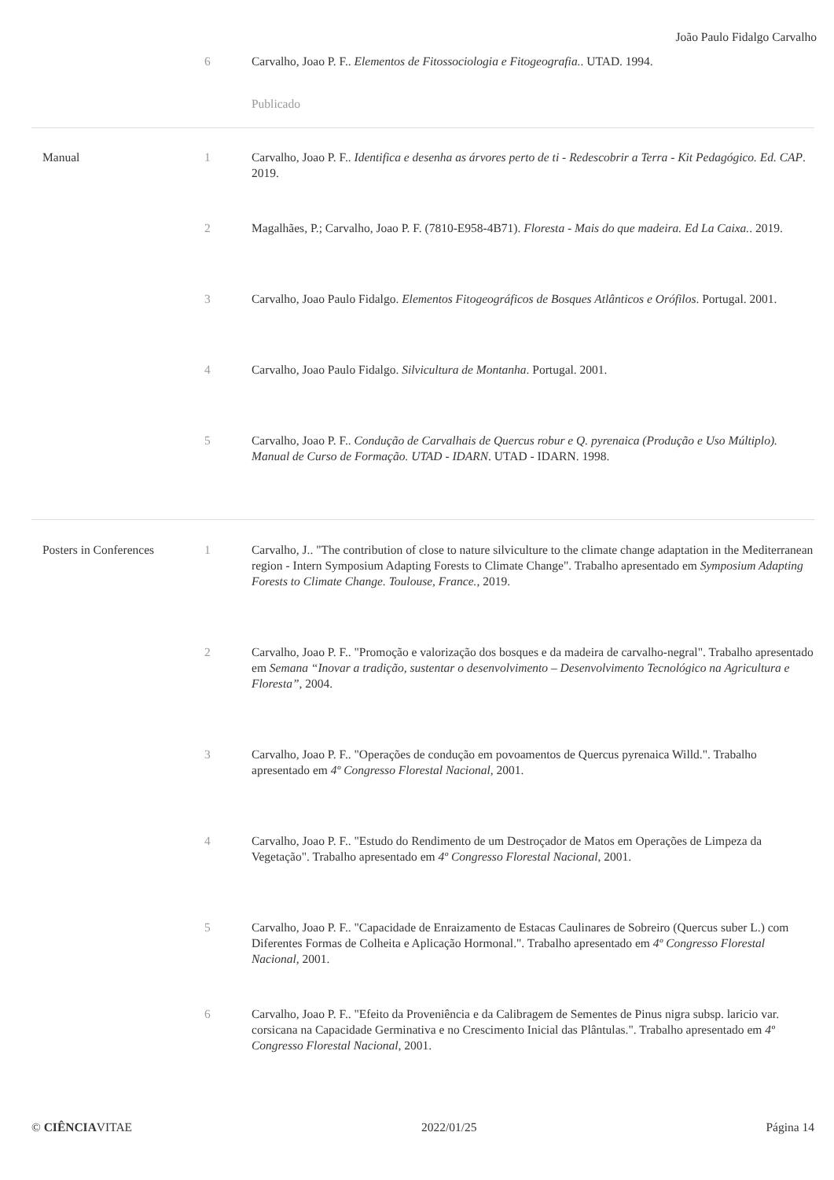João Paulo Fidalgo Carvalho
| | 6 | Carvalho, Joao P. F.. Elementos de Fitossociologia e Fitogeografia. . UTAD. 1994. |
| | | Publicado |
| Manual | 1 | Carvalho, Joao P. F.. Identifica e desenha as árvores perto de ti - Redescobrir a Terra - Kit Pedagógico. Ed. CAP . 2019. |
| | 2 | Magalhães, P.; Carvalho, Joao P. F. (7810-E958-4B71). Floresta - Mais do que madeira. Ed La Caixa. . 2019. |
| | 3 | Carvalho, Joao Paulo Fidalgo. Elementos Fitogeográficos de Bosques Atlânticos e Orófilos . Portugal. 2001. |
| | 4 | Carvalho, Joao Paulo Fidalgo. Silvicultura de Montanha . Portugal. 2001. |
| | 5 | Carvalho, Joao P. F.. Condução de Carvalhais de Quercus robur e Q. pyrenaica (Produção e Uso Múltiplo). Manual de Curso de Formação. UTAD - IDARN . UTAD - IDARN. 1998. |
| Posters in Conferences | 1 | Carvalho, J.. "The contribution of close to nature silviculture to the climate change adaptation in the Mediterranean region - Intern Symposium Adapting Forests to Climate Change". Trabalho apresentado em Symposium Adapting Forests to Climate Change. Toulouse, France. , 2019. |
| | 2 | Carvalho, Joao P. F.. "Promoção e valorização dos bosques e da madeira de carvalho-negral". Trabalho apresentado em Semana “Inovar a tradição, sustentar o desenvolvimento – Desenvolvimento Tecnológico na Agricultura e Floresta” , 2004. |
| | 3 | Carvalho, Joao P. F.. "Operações de condução em povoamentos de Quercus pyrenaica Willd.". Trabalho apresentado em 4º Congresso Florestal Nacional , 2001. |
| | 4 | Carvalho, Joao P. F.. "Estudo do Rendimento de um Destroçador de Matos em Operações de Limpeza da Vegetação". Trabalho apresentado em 4º Congresso Florestal Nacional , 2001. |
| | 5 | Carvalho, Joao P. F.. "Capacidade de Enraizamento de Estacas Caulinares de Sobreiro (Quercus suber L.) com Diferentes Formas de Colheita e Aplicação Hormonal.". Trabalho apresentado em 4º Congresso Florestal Nacional , 2001. |
| | 6 | Carvalho, Joao P. F.. "Efeito da Proveniência e da Calibragem de Sementes de Pinus nigra subsp. laricio var. corsicana na Capacidade Germinativa e no Crescimento Inicial das Plântulas.". Trabalho apresentado em 4º Congresso Florestal Nacional , 2001. |
© CIÊNCIAVITAE 2022/01/25 Página 14